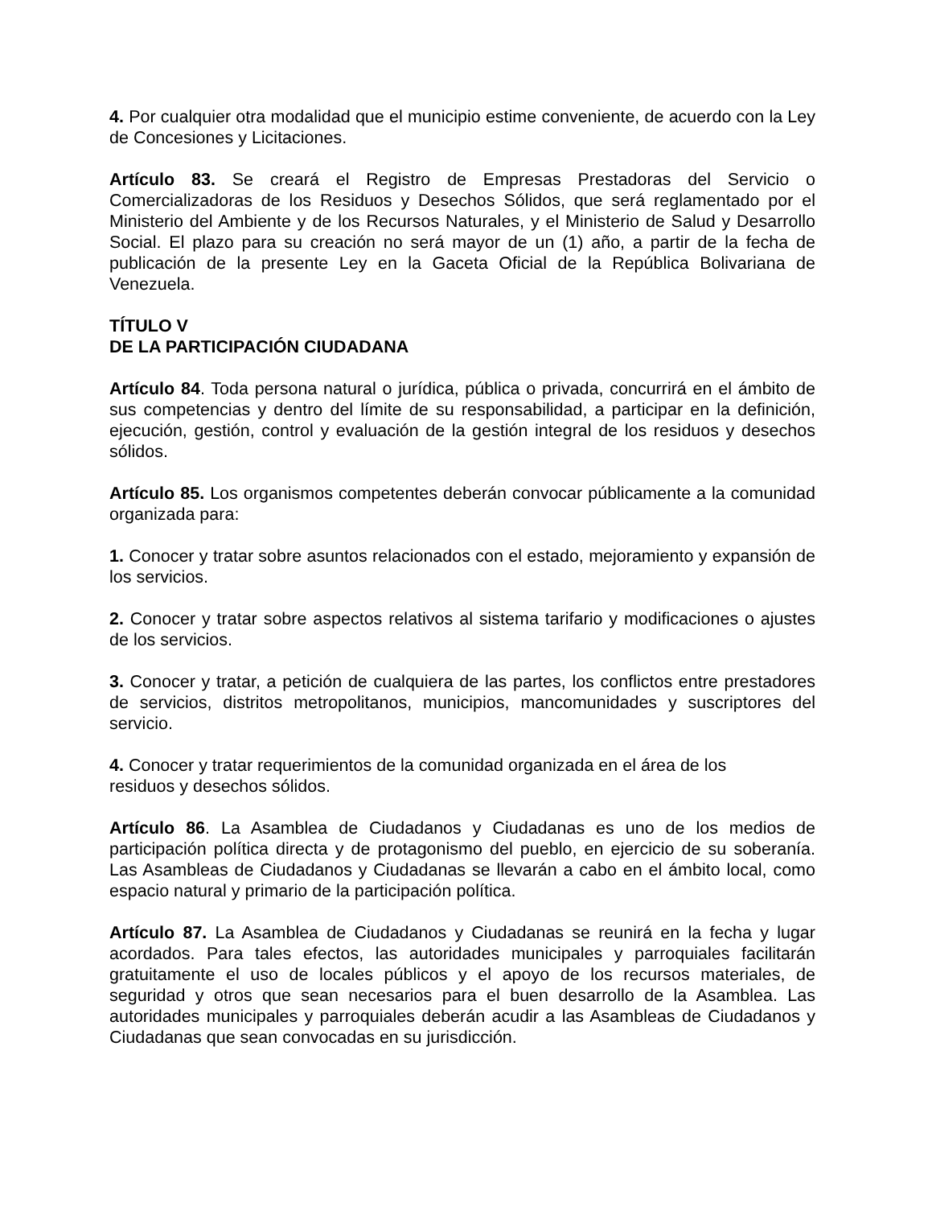4. Por cualquier otra modalidad que el municipio estime conveniente, de acuerdo con la Ley de Concesiones y Licitaciones.
Artículo 83. Se creará el Registro de Empresas Prestadoras del Servicio o Comercializadoras de los Residuos y Desechos Sólidos, que será reglamentado por el Ministerio del Ambiente y de los Recursos Naturales, y el Ministerio de Salud y Desarrollo Social. El plazo para su creación no será mayor de un (1) año, a partir de la fecha de publicación de la presente Ley en la Gaceta Oficial de la República Bolivariana de Venezuela.
TÍTULO V
DE LA PARTICIPACIÓN CIUDADANA
Artículo 84. Toda persona natural o jurídica, pública o privada, concurrirá en el ámbito de sus competencias y dentro del límite de su responsabilidad, a participar en la definición, ejecución, gestión, control y evaluación de la gestión integral de los residuos y desechos sólidos.
Artículo 85. Los organismos competentes deberán convocar públicamente a la comunidad organizada para:
1. Conocer y tratar sobre asuntos relacionados con el estado, mejoramiento y expansión de los servicios.
2. Conocer y tratar sobre aspectos relativos al sistema tarifario y modificaciones o ajustes de los servicios.
3. Conocer y tratar, a petición de cualquiera de las partes, los conflictos entre prestadores de servicios, distritos metropolitanos, municipios, mancomunidades y suscriptores del servicio.
4. Conocer y tratar requerimientos de la comunidad organizada en el área de los
residuos y desechos sólidos.
Artículo 86. La Asamblea de Ciudadanos y Ciudadanas es uno de los medios de participación política directa y de protagonismo del pueblo, en ejercicio de su soberanía. Las Asambleas de Ciudadanos y Ciudadanas se llevarán a cabo en el ámbito local, como espacio natural y primario de la participación política.
Artículo 87. La Asamblea de Ciudadanos y Ciudadanas se reunirá en la fecha y lugar acordados. Para tales efectos, las autoridades municipales y parroquiales facilitarán gratuitamente el uso de locales públicos y el apoyo de los recursos materiales, de seguridad y otros que sean necesarios para el buen desarrollo de la Asamblea. Las autoridades municipales y parroquiales deberán acudir a las Asambleas de Ciudadanos y Ciudadanas que sean convocadas en su jurisdicción.